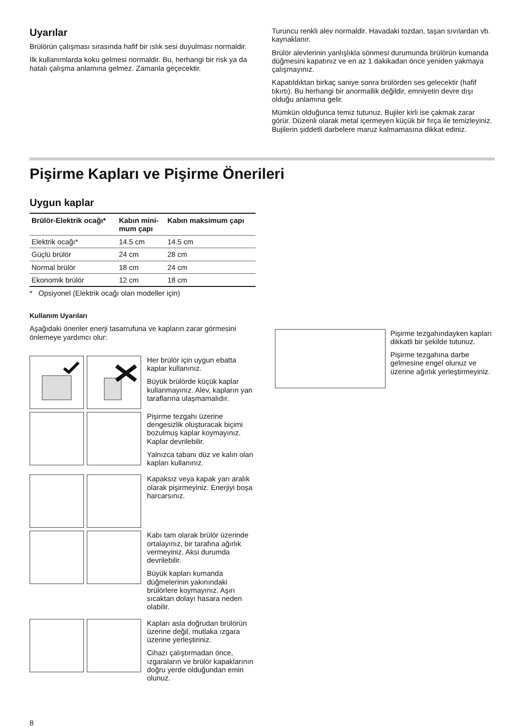Uyarılar
Brülörün çalışması sırasında hafif bir ıslık sesi duyulması normaldir.
İlk kullanımlarda koku gelmesi normaldir. Bu, herhangi bir risk ya da hatalı çalışma anlamına gelmez. Zamanla geçecektir.
Turuncu renkli alev normaldir. Havadaki tozdan, taşan sıvılardan vb. kaynaklanır.
Brülör alevlerinin yanlışlıkla sönmesi durumunda brülörün kumanda düğmesini kapatınız ve en az 1 dakikadan önce yeniden yakmaya çalışmayınız.
Kapatıldıktan birkaç saniye sonra brülörden ses gelecektir (hafif tıkırtı). Bu herhangi bir anormallik değildir, emniyetin devre dışı olduğu anlamına gelir.
Mümkün olduğunca temiz tutunuz. Bujiler kirli ise çakmak zarar görür. Düzenli olarak metal içermeyen küçük bir fırça ile temizleyiniz. Bujilerin şiddetli darbelere maruz kalmamasına dikkat ediniz.
Pişirme Kapları ve Pişirme Önerileri
Uygun kaplar
| Brülör-Elektrik ocağı* | Kabın mini- mum çapı | Kabın maksimum çapı |
| --- | --- | --- |
| Elektrik ocağı* | 14.5 cm | 14.5 cm |
| Güçlü brülör | 24 cm | 28 cm |
| Normal brülör | 18 cm | 24 cm |
| Ekonomik brülör | 12 cm | 18 cm |
* Opsiyonel (Elektrik ocağı olan modeller için)
Kullanım Uyarıları
Aşağıdaki öneriler enerji tasarrufuna ve kapların zarar görmesini önlemeye yardımcı olur:
Her brülör için uygun ebatta kaplar kullanınız.
Büyük brülörde küçük kaplar kullanmayınız. Alev, kapların yan taraflarına ulaşmamalıdır.
Pişirme tezgahı üzerine dengesizlik oluşturacak biçimi bozulmuş kaplar koymayınız. Kaplar devrilebilir.
Yalnızca tabanı düz ve kalın olan kapları kullanınız.
Kapaksız veya kapak yarı aralık olarak pişirmeyiniz. Enerjiyi boşa harcarsınız.
Kabı tam olarak brülör üzerinde ortalayınız, bir tarafına ağırlık vermeyiniz. Aksi durumda devrilebilir.
Büyük kapları kumanda düğmelerinin yakınındaki brülörlere koymayınız. Aşırı sıcaktan dolayı hasara neden olabilir.
Kapları asla doğrudan brülörün üzerine değil, mutlaka ızgara üzerine yerleştiriniz.
Cihazı çalıştırmadan önce, ızgaraların ve brülör kapaklarının doğru yerde olduğundan emin olunuz.
Pişirme tezgahındayken kapları dikkatli bir şekilde tutunuz.
Pişirme tezgahına darbe gelmesine engel olunuz ve üzerine ağırlık yerleştirmeyiniz.
8